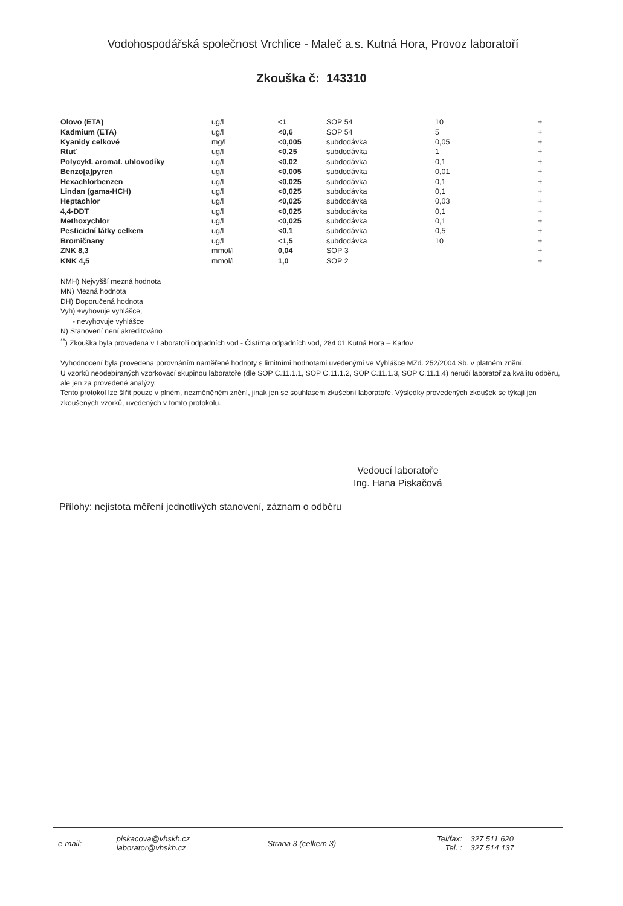Vodohospodářská společnost Vrchlice - Maleč a.s. Kutná Hora, Provoz laboratoří
Zkouška č: 143310
| Olovo (ETA) | ug/l | <1 | SOP 54 | 10 | + |
| Kadmium (ETA) | ug/l | <0,6 | SOP 54 | 5 | + |
| Kyanidy celkové | mg/l | <0,005 | subdodávka | 0,05 | + |
| Rtuť | ug/l | <0,25 | subdodávka | 1 | + |
| Polycykl. aromat. uhlovodíky | ug/l | <0,02 | subdodávka | 0,1 | + |
| Benzo[a]pyren | ug/l | <0,005 | subdodávka | 0,01 | + |
| Hexachlorbenzen | ug/l | <0,025 | subdodávka | 0,1 | + |
| Lindan (gama-HCH) | ug/l | <0,025 | subdodávka | 0,1 | + |
| Heptachlor | ug/l | <0,025 | subdodávka | 0,03 | + |
| 4,4-DDT | ug/l | <0,025 | subdodávka | 0,1 | + |
| Methoxychlor | ug/l | <0,025 | subdodávka | 0,1 | + |
| Pesticidní látky celkem | ug/l | <0,1 | subdodávka | 0,5 | + |
| Bromičnany | ug/l | <1,5 | subdodávka | 10 | + |
| ZNK 8,3 | mmol/l | 0,04 | SOP 3 | | + |
| KNK 4,5 | mmol/l | 1,0 | SOP 2 | | + |
NMH) Nejvyšší mezná hodnota
MN) Mezná hodnota
DH) Doporučená hodnota
Vyh) +vyhovuje vyhlášce,
- nevyhovuje vyhlášce
N) Stanovení není akreditováno
<sup>**</sup>) Zkouška byla provedena v Laboratoři odpadních vod - Čistírna odpadních vod, 284 01 Kutná Hora – Karlov
Vyhodnocení byla provedena porovnáním naměřené hodnoty s limitními hodnotami uvedenými ve Vyhlášce MZd. 252/2004 Sb. v platném znění.
U vzorků neodebíraných vzorkovací skupinou laboratoře (dle SOP C.11.1.1, SOP C.11.1.2, SOP C.11.1.3, SOP C.11.1.4) neručí laboratoř za kvalitu odběru, ale jen za provedené analýzy.
Tento protokol lze šířit pouze v plném, nezměněném znění, jinak jen se souhlasem zkušební laboratoře. Výsledky provedených zkoušek se týkají jen zkoušených vzorků, uvedených v tomto protokolu.
Vedoucí laboratoře
Ing. Hana Piskačová
Přílohy: nejistota měření jednotlivých stanovení, záznam o odběru
| e-mail: | piskacova@vhskh.cz laborator@vhskh.cz | Strana 3 (celkem 3) | Tel/fax: Tel. : | 327 511 620 327 514 137 |